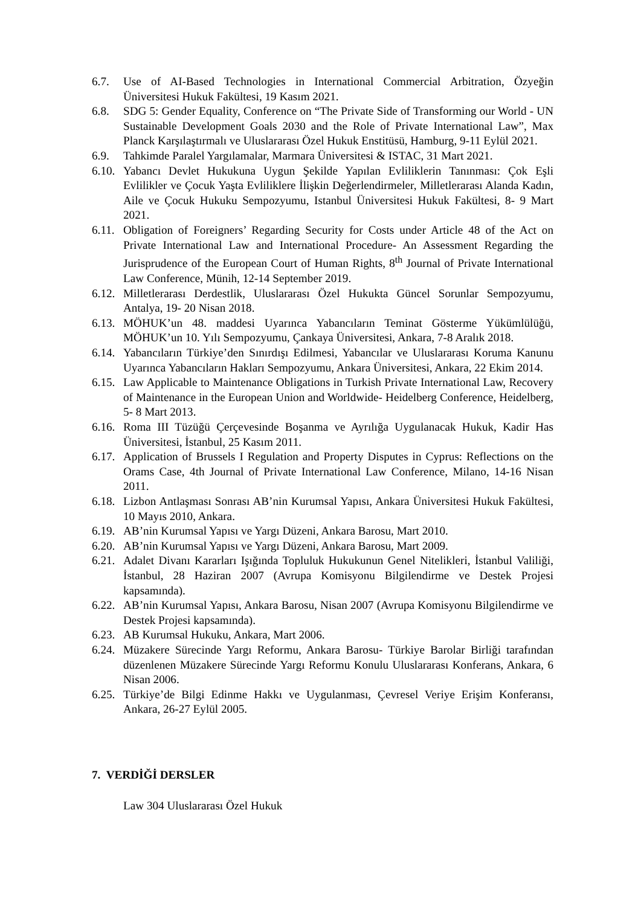6.7. Use of AI-Based Technologies in International Commercial Arbitration, Özyeğin Üniversitesi Hukuk Fakültesi, 19 Kasım 2021.
6.8. SDG 5: Gender Equality, Conference on “The Private Side of Transforming our World - UN Sustainable Development Goals 2030 and the Role of Private International Law”, Max Planck Karşılaştırmalı ve Uluslararası Özel Hukuk Enstitüsü, Hamburg, 9-11 Eylül 2021.
6.9. Tahkimde Paralel Yargılamalar, Marmara Üniversitesi & ISTAC, 31 Mart 2021.
6.10. Yabancı Devlet Hukukuna Uygun Şekilde Yapılan Evliliklerin Tanınması: Çok Eşli Evlilikler ve Çocuk Yaşta Evliliklere İlişkin Değerlendirmeler, Milletlerarası Alanda Kadın, Aile ve Çocuk Hukuku Sempozyumu, Istanbul Üniversitesi Hukuk Fakültesi, 8- 9 Mart 2021.
6.11. Obligation of Foreigners’ Regarding Security for Costs under Article 48 of the Act on Private International Law and International Procedure- An Assessment Regarding the Jurisprudence of the European Court of Human Rights, 8<sup>th</sup> Journal of Private International Law Conference, Münih, 12-14 September 2019.
6.12. Milletlerarası Derdestlik, Uluslararası Özel Hukukta Güncel Sorunlar Sempozyumu, Antalya, 19- 20 Nisan 2018.
6.13. MÖHUK’un 48. maddesi Uyarınca Yabancıların Teminat Gösterme Yükümlülüğü, MÖHUK’un 10. Yılı Sempozyumu, Çankaya Üniversitesi, Ankara, 7-8 Aralık 2018.
6.14. Yabancıların Türkiye’den Sınırdışı Edilmesi, Yabancılar ve Uluslararası Koruma Kanunu Uyarınca Yabancıların Hakları Sempozyumu, Ankara Üniversitesi, Ankara, 22 Ekim 2014.
6.15. Law Applicable to Maintenance Obligations in Turkish Private International Law, Recovery of Maintenance in the European Union and Worldwide- Heidelberg Conference, Heidelberg, 5- 8 Mart 2013.
6.16. Roma III Tüzüğü Çerçevesinde Boşanma ve Ayrılığa Uygulanacak Hukuk, Kadir Has Üniversitesi, İstanbul, 25 Kasım 2011.
6.17. Application of Brussels I Regulation and Property Disputes in Cyprus: Reflections on the Orams Case, 4th Journal of Private International Law Conference, Milano, 14-16 Nisan 2011.
6.18. Lizbon Antlaşması Sonrası AB’nin Kurumsal Yapısı, Ankara Üniversitesi Hukuk Fakültesi, 10 Mayıs 2010, Ankara.
6.19. AB’nin Kurumsal Yapısı ve Yargı Düzeni, Ankara Barosu, Mart 2010.
6.20. AB’nin Kurumsal Yapısı ve Yargı Düzeni, Ankara Barosu, Mart 2009.
6.21. Adalet Divanı Kararları Işığında Topluluk Hukukunun Genel Nitelikleri, İstanbul Valiliği, İstanbul, 28 Haziran 2007 (Avrupa Komisyonu Bilgilendirme ve Destek Projesi kapsamında).
6.22. AB’nin Kurumsal Yapısı, Ankara Barosu, Nisan 2007 (Avrupa Komisyonu Bilgilendirme ve Destek Projesi kapsamında).
6.23. AB Kurumsal Hukuku, Ankara, Mart 2006.
6.24. Müzakere Sürecinde Yargı Reformu, Ankara Barosu- Türkiye Barolar Birliği tarafından düzenlenen Müzakere Sürecinde Yargı Reformu Konulu Uluslararası Konferans, Ankara, 6 Nisan 2006.
6.25. Türkiye’de Bilgi Edinme Hakkı ve Uygulanması, Çevresel Veriye Erişim Konferansı, Ankara, 26-27 Eylül 2005.
7. VERDİĞİ DERSLER
Law 304 Uluslararası Özel Hukuk